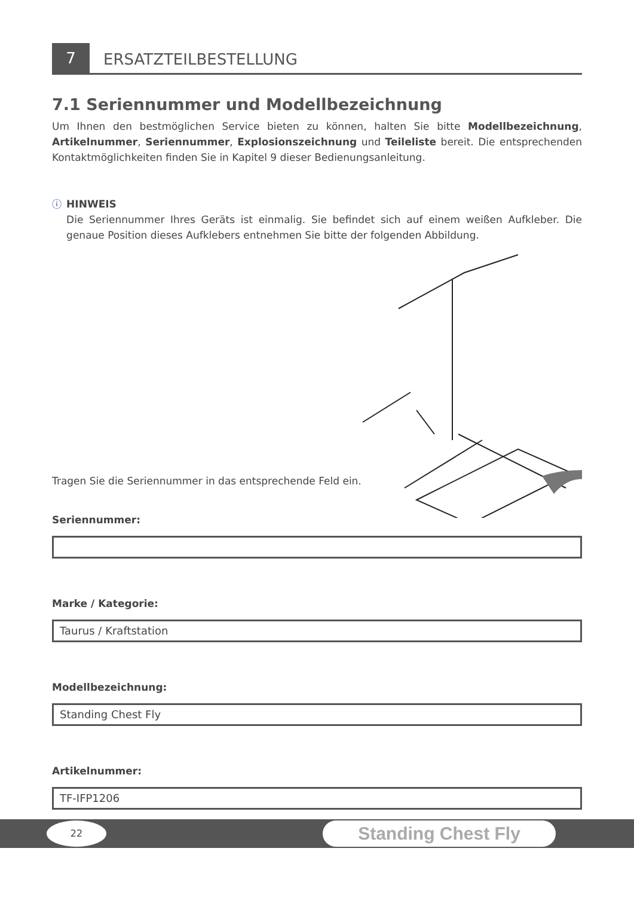7
ERSATZTEILBESTELLUNG
7.1 Seriennummer und Modellbezeichnung
Um Ihnen den bestmöglichen Service bieten zu können, halten Sie bitte Modellbezeichnung, Artikelnummer, Seriennummer, Explosionszeichnung und Teileliste bereit. Die entsprechenden Kontaktmöglichkeiten finden Sie in Kapitel 9 dieser Bedienungsanleitung.
ⓘ
HINWEIS
Die Seriennummer Ihres Geräts ist einmalig. Sie befindet sich auf einem weißen Aufkleber. Die genaue Position dieses Aufklebers entnehmen Sie bitte der folgenden Abbildung.
Tragen Sie die Seriennummer in das entsprechende Feld ein.
Seriennummer:
Marke / Kategorie:
Taurus / Kraftstation
Modellbezeichnung:
Standing Chest Fly
Artikelnummer:
TF-IFP1206
22 Standing Chest Fly